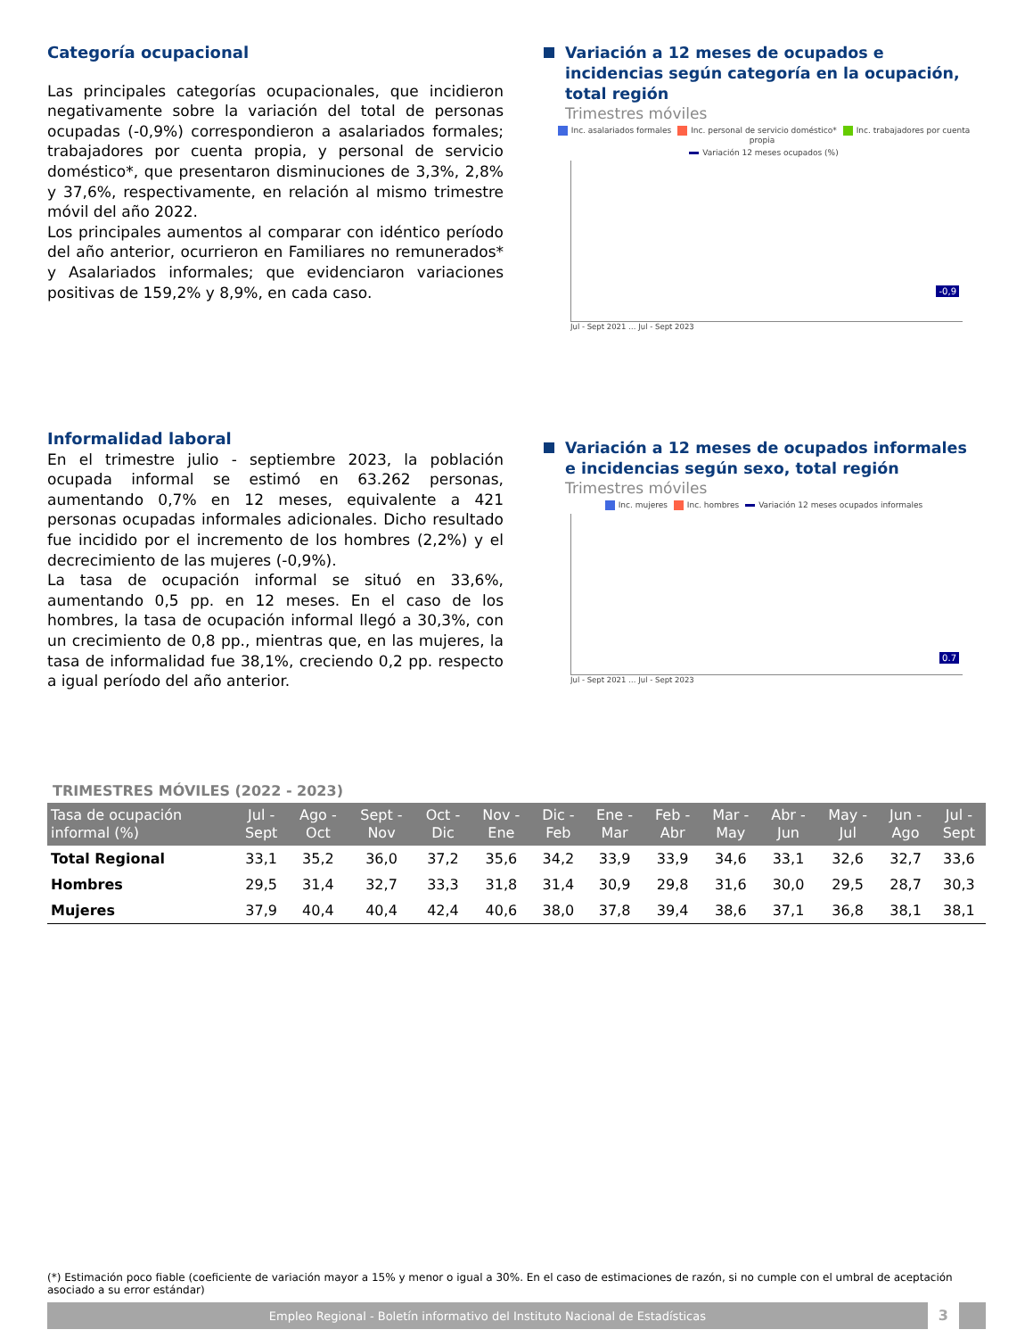Categoría ocupacional
Las principales categorías ocupacionales, que incidieron negativamente sobre la variación del total de personas ocupadas (-0,9%) correspondieron a asalariados formales; trabajadores por cuenta propia, y personal de servicio doméstico*, que presentaron disminuciones de 3,3%, 2,8% y 37,6%, respectivamente, en relación al mismo trimestre móvil del año 2022.
Los principales aumentos al comparar con idéntico período del año anterior, ocurrieron en Familiares no remunerados* y Asalariados informales; que evidenciaron variaciones positivas de 159,2% y 8,9%, en cada caso.
Variación a 12 meses de ocupados e incidencias según categoría en la ocupación, total región
Trimestres móviles
Inc. asalariados formales Inc. personal de servicio doméstico* Inc. trabajadores por cuenta propia
Variación 12 meses ocupados (%)
-0,9
Jul - Sept 2021 … Jul - Sept 2023
Informalidad laboral
En el trimestre julio - septiembre 2023, la población ocupada informal se estimó en 63.262 personas, aumentando 0,7% en 12 meses, equivalente a 421 personas ocupadas informales adicionales. Dicho resultado fue incidido por el incremento de los hombres (2,2%) y el decrecimiento de las mujeres (-0,9%).
La tasa de ocupación informal se situó en 33,6%, aumentando 0,5 pp. en 12 meses. En el caso de los hombres, la tasa de ocupación informal llegó a 30,3%, con un crecimiento de 0,8 pp., mientras que, en las mujeres, la tasa de informalidad fue 38,1%, creciendo 0,2 pp. respecto a igual período del año anterior.
Variación a 12 meses de ocupados informales e incidencias según sexo, total región
Trimestres móviles
Inc. mujeres Inc. hombres Variación 12 meses ocupados informales
0.7
Jul - Sept 2021 … Jul - Sept 2023
TRIMESTRES MÓVILES (2022 - 2023)
| Tasa de ocupación informal (%) | Jul - Sept | Ago - Oct | Sept - Nov | Oct - Dic | Nov - Ene | Dic - Feb | Ene - Mar | Feb - Abr | Mar - May | Abr - Jun | May - Jul | Jun - Ago | Jul - Sept |
| --- | --- | --- | --- | --- | --- | --- | --- | --- | --- | --- | --- | --- | --- |
| Total Regional | 33,1 | 35,2 | 36,0 | 37,2 | 35,6 | 34,2 | 33,9 | 33,9 | 34,6 | 33,1 | 32,6 | 32,7 | 33,6 |
| Hombres | 29,5 | 31,4 | 32,7 | 33,3 | 31,8 | 31,4 | 30,9 | 29,8 | 31,6 | 30,0 | 29,5 | 28,7 | 30,3 |
| Mujeres | 37,9 | 40,4 | 40,4 | 42,4 | 40,6 | 38,0 | 37,8 | 39,4 | 38,6 | 37,1 | 36,8 | 38,1 | 38,1 |
(*) Estimación poco fiable (coeficiente de variación mayor a 15% y menor o igual a 30%. En el caso de estimaciones de razón, si no cumple con el umbral de aceptación asociado a su error estándar)
Empleo Regional - Boletín informativo del Instituto Nacional de Estadísticas 3